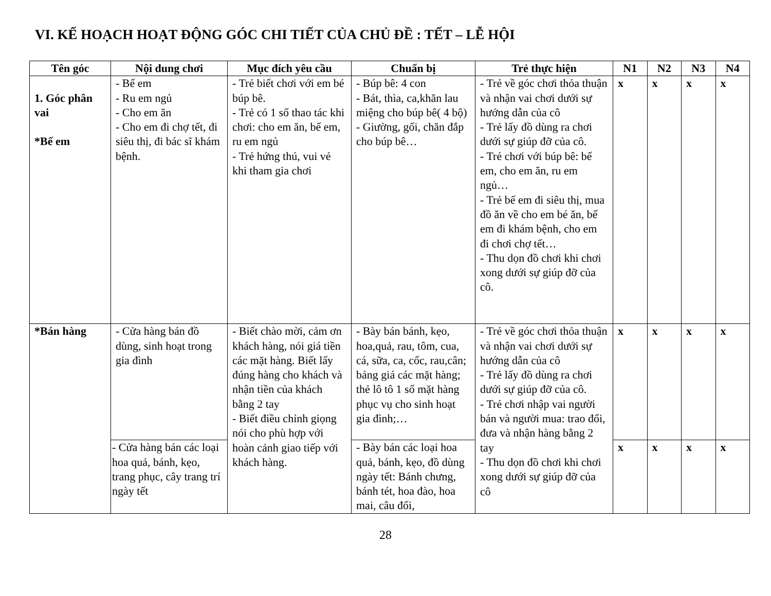VI. KẾ HOẠCH HOẠT ĐỘNG GÓC CHI TIẾT CỦA CHỦ ĐỀ : TẾT – LỄ HỘI
| Tên góc | Nội dung chơi | Mục đích yêu cầu | Chuẩn bị | Trẻ thực hiện | N1 | N2 | N3 | N4 |
| --- | --- | --- | --- | --- | --- | --- | --- | --- |
| 1. Góc phân vai *Bế em | - Bế em - Ru em ngủ - Cho em ăn - Cho em đi chợ tết, đi siêu thị, đi bác sĩ khám bệnh. | - Trẻ biết chơi với em bé búp bê. - Trẻ có 1 số thao tác khi chơi: cho em ăn, bế em, ru em ngủ - Trẻ hứng thú, vui vẻ khi tham gia chơi | - Búp bê: 4 con - Bát, thìa, ca,khăn lau miệng cho búp bê( 4 bộ) - Giường, gối, chăn đắp cho búp bê… | - Trẻ về góc chơi thỏa thuận và nhận vai chơi dưới sự hướng dẫn của cô - Trẻ lấy đồ dùng ra chơi dưới sự giúp đỡ của cô. - Trẻ chơi với búp bê: bế em, cho em ăn, ru em ngủ… - Trẻ bế em đi siêu thị, mua đồ ăn về cho em bé ăn, bế em đi khám bệnh, cho em đi chơi chợ tết… - Thu dọn đồ chơi khi chơi xong dưới sự giúp đỡ của cô. | x | x | x | x |
| *Bán hàng | - Cửa hàng bán đồ dùng, sinh hoạt trong gia đình | - Biết chào mời, cảm ơn khách hàng, nói giá tiền các mặt hàng. Biết lấy đúng hàng cho khách và nhận tiền của khách bằng 2 tay - Biết điều chỉnh giọng nói cho phù hợp với hoàn cảnh giao tiếp với khách hàng. | - Bày bán bánh, kẹo, hoa,quả, rau, tôm, cua, cá, sữa, ca, cốc, rau,cân; bảng giá các mặt hàng; thẻ lô tô 1 số mặt hàng phục vụ cho sinh hoạt gia đình;… | - Trẻ về góc chơi thỏa thuận và nhận vai chơi dưới sự hướng dẫn của cô - Trẻ lấy đồ dùng ra chơi dưới sự giúp đỡ của cô. - Trẻ chơi nhập vai người bán và người mua: trao đổi, đưa và nhận hàng bằng 2 tay - Thu dọn đồ chơi khi chơi xong dưới sự giúp đỡ của cô | x | x | x | x |
| | - Cửa hàng bán các loại hoa quả, bánh, kẹo, trang phục, cây trang trí ngày tết | | - Bày bán các loại hoa quả, bánh, kẹo, đồ dùng ngày tết: Bánh chưng, bánh tét, hoa đào, hoa mai, câu đối, | | x | x | x | x |
28